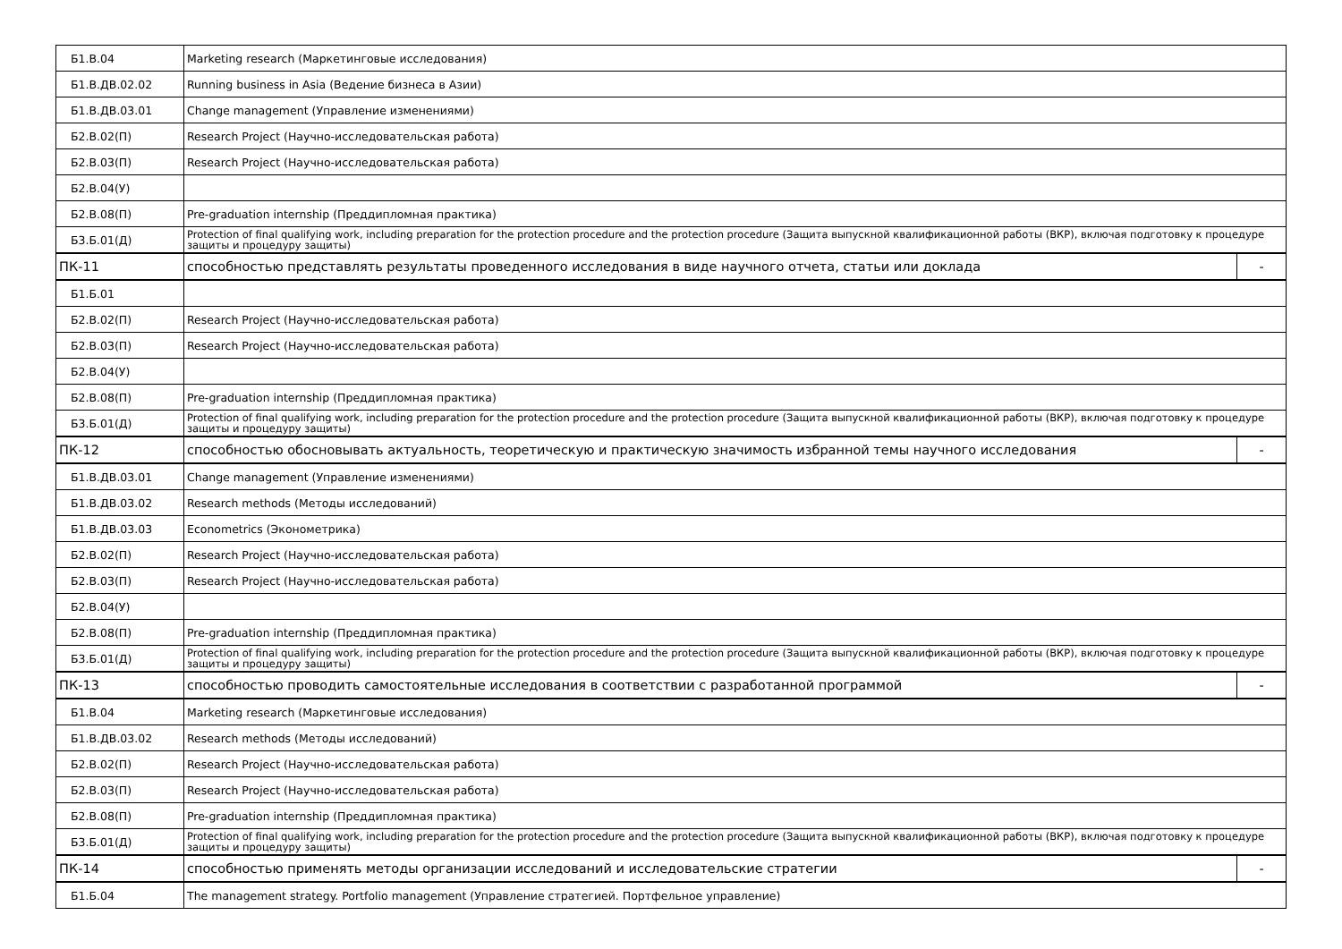| Б1.В.04 | Marketing research (Маркетинговые исследования) | |
| Б1.В.ДВ.02.02 | Running business in Asia (Ведение бизнеса в Азии) | |
| Б1.В.ДВ.03.01 | Change management (Управление изменениями) | |
| Б2.В.02(П) | Research Project (Научно-исследовательская работа) | |
| Б2.В.03(П) | Research Project (Научно-исследовательская работа) | |
| Б2.В.04(У) | | |
| Б2.В.08(П) | Pre-graduation internship (Преддипломная практика) | |
| Б3.Б.01(Д) | Protection of final qualifying work, including preparation for the protection procedure and the protection procedure (Защита выпускной квалификационной работы (ВКР), включая подготовку к процедуре защиты и процедуру защиты) | |
| ПК-11 | способностью представлять результаты проведенного исследования в виде научного отчета, статьи или доклада | - |
| Б1.Б.01 | | |
| Б2.В.02(П) | Research Project (Научно-исследовательская работа) | |
| Б2.В.03(П) | Research Project (Научно-исследовательская работа) | |
| Б2.В.04(У) | | |
| Б2.В.08(П) | Pre-graduation internship (Преддипломная практика) | |
| Б3.Б.01(Д) | Protection of final qualifying work, including preparation for the protection procedure and the protection procedure (Защита выпускной квалификационной работы (ВКР), включая подготовку к процедуре защиты и процедуру защиты) | |
| ПК-12 | способностью обосновывать актуальность, теоретическую и практическую значимость избранной темы научного исследования | - |
| Б1.В.ДВ.03.01 | Change management (Управление изменениями) | |
| Б1.В.ДВ.03.02 | Research methods (Методы исследований) | |
| Б1.В.ДВ.03.03 | Econometrics (Эконометрика) | |
| Б2.В.02(П) | Research Project (Научно-исследовательская работа) | |
| Б2.В.03(П) | Research Project (Научно-исследовательская работа) | |
| Б2.В.04(У) | | |
| Б2.В.08(П) | Pre-graduation internship (Преддипломная практика) | |
| Б3.Б.01(Д) | Protection of final qualifying work, including preparation for the protection procedure and the protection procedure (Защита выпускной квалификационной работы (ВКР), включая подготовку к процедуре защиты и процедуру защиты) | |
| ПК-13 | способностью проводить самостоятельные исследования в соответствии с разработанной программой | - |
| Б1.В.04 | Marketing research (Маркетинговые исследования) | |
| Б1.В.ДВ.03.02 | Research methods (Методы исследований) | |
| Б2.В.02(П) | Research Project (Научно-исследовательская работа) | |
| Б2.В.03(П) | Research Project (Научно-исследовательская работа) | |
| Б2.В.08(П) | Pre-graduation internship (Преддипломная практика) | |
| Б3.Б.01(Д) | Protection of final qualifying work, including preparation for the protection procedure and the protection procedure (Защита выпускной квалификационной работы (ВКР), включая подготовку к процедуре защиты и процедуру защиты) | |
| ПК-14 | способностью применять методы организации исследований и исследовательские стратегии | - |
| Б1.Б.04 | The management strategy. Portfolio management (Управление стратегией. Портфельное управление) | |